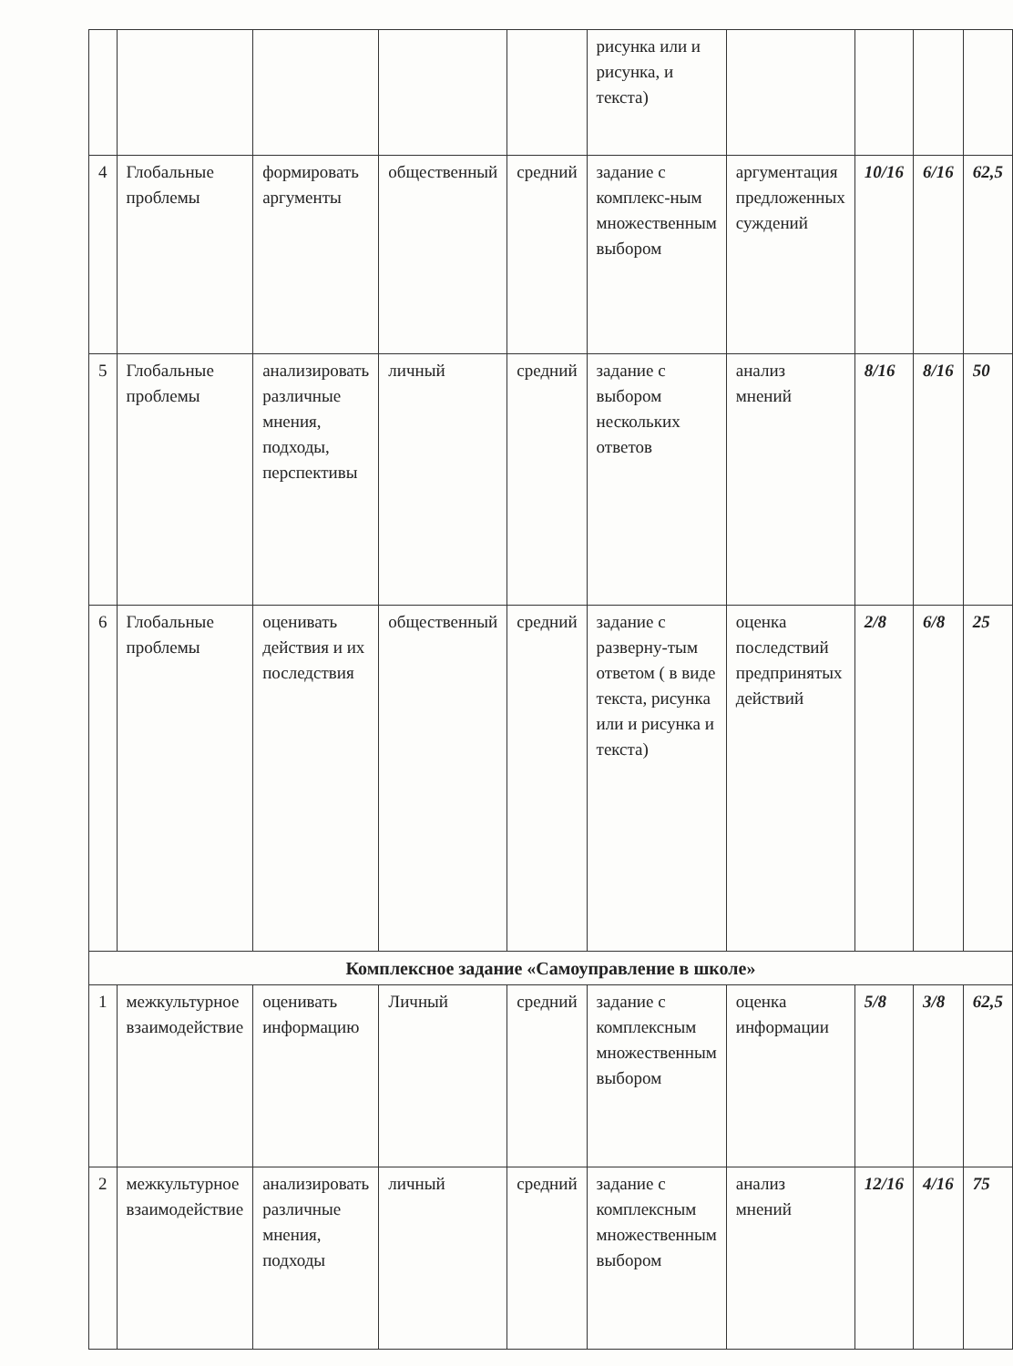| | | | | | рисунка или и рисунка, и текста) | | | | |
| 4 | Глобальные проблемы | формировать аргументы | общественный | средний | задание с комплекс-ным множественным выбором | аргументация предложенных суждений | 10/16 | 6/16 | 62,5 |
| 5 | Глобальные проблемы | анализировать различные мнения, подходы, перспективы | личный | средний | задание с выбором нескольких ответов | анализ мнений | 8/16 | 8/16 | 50 |
| 6 | Глобальные проблемы | оценивать действия и их последствия | общественный | средний | задание с разверну-тым ответом ( в виде текста, рисунка или и рисунка и текста) | оценка последствий предпринятых действий | 2/8 | 6/8 | 25 |
| Комплексное задание «Самоуправление в школе» | | | | | | | | | |
| 1 | межкультурное взаимодействие | оценивать информацию | Личный | средний | задание с комплексным множественным выбором | оценка информации | 5/8 | 3/8 | 62,5 |
| 2 | межкультурное взаимодействие | анализировать различные мнения, подходы | личный | средний | задание с комплексным множественным выбором | анализ мнений | 12/16 | 4/16 | 75 |